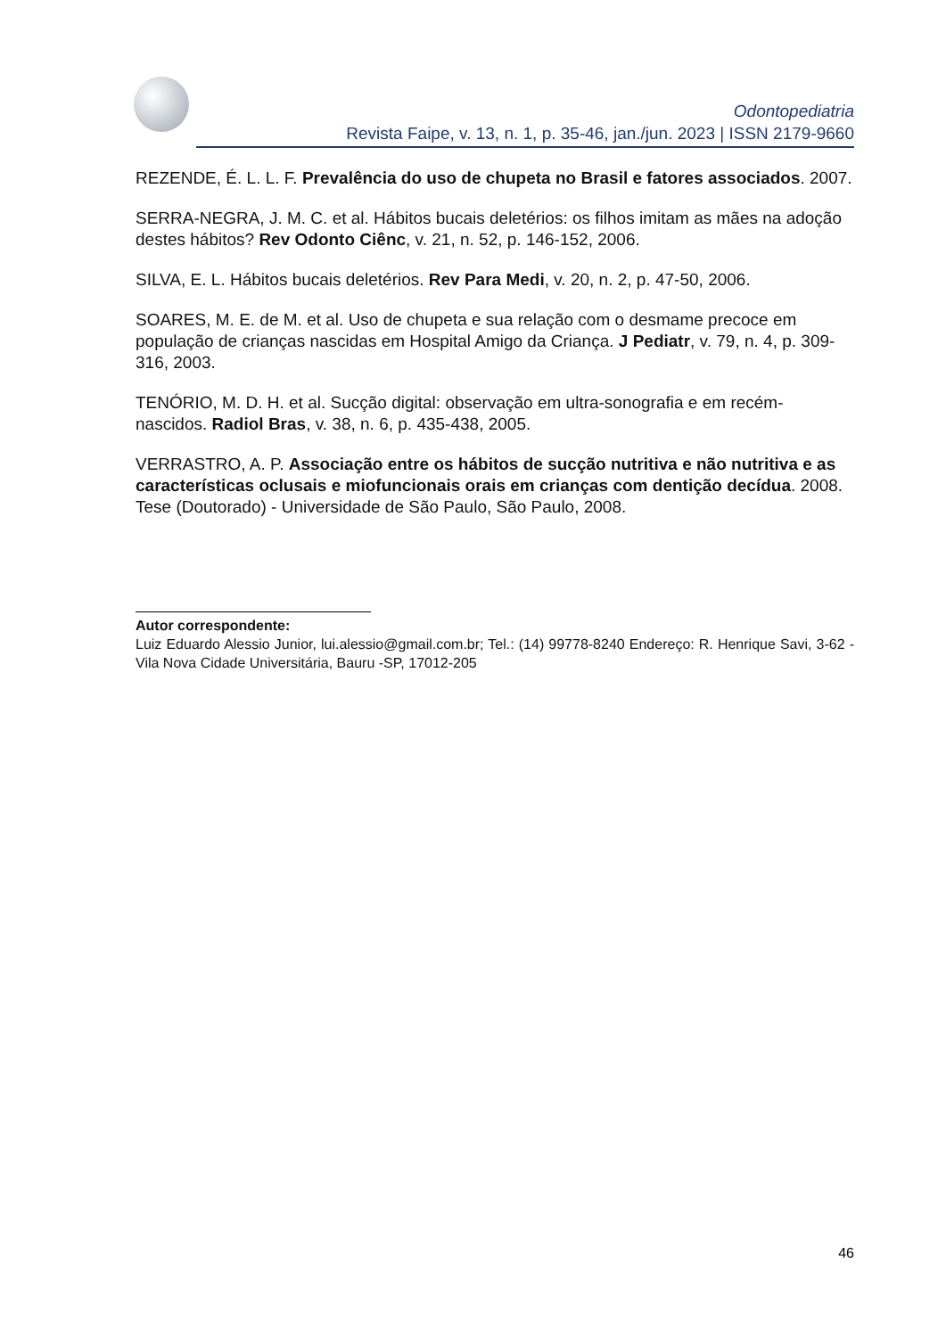Odontopediatria
Revista Faipe, v. 13, n. 1, p. 35-46, jan./jun. 2023 | ISSN 2179-9660
REZENDE, É. L. L. F. Prevalência do uso de chupeta no Brasil e fatores associados. 2007.
SERRA-NEGRA, J. M. C. et al. Hábitos bucais deletérios: os filhos imitam as mães na adoção destes hábitos? Rev Odonto Ciênc, v. 21, n. 52, p. 146-152, 2006.
SILVA, E. L. Hábitos bucais deletérios. Rev Para Medi, v. 20, n. 2, p. 47-50, 2006.
SOARES, M. E. de M. et al. Uso de chupeta e sua relação com o desmame precoce em população de crianças nascidas em Hospital Amigo da Criança. J Pediatr, v. 79, n. 4, p. 309-316, 2003.
TENÓRIO, M. D. H. et al. Sucção digital: observação em ultra-sonografia e em recém-nascidos. Radiol Bras, v. 38, n. 6, p. 435-438, 2005.
VERRASTRO, A. P. Associação entre os hábitos de sucção nutritiva e não nutritiva e as características oclusais e miofuncionais orais em crianças com dentição decídua. 2008. Tese (Doutorado) - Universidade de São Paulo, São Paulo, 2008.
Autor correspondente:
Luiz Eduardo Alessio Junior, lui.alessio@gmail.com.br; Tel.: (14) 99778-8240 Endereço: R. Henrique Savi, 3-62 -Vila Nova Cidade Universitária, Bauru -SP, 17012-205
46